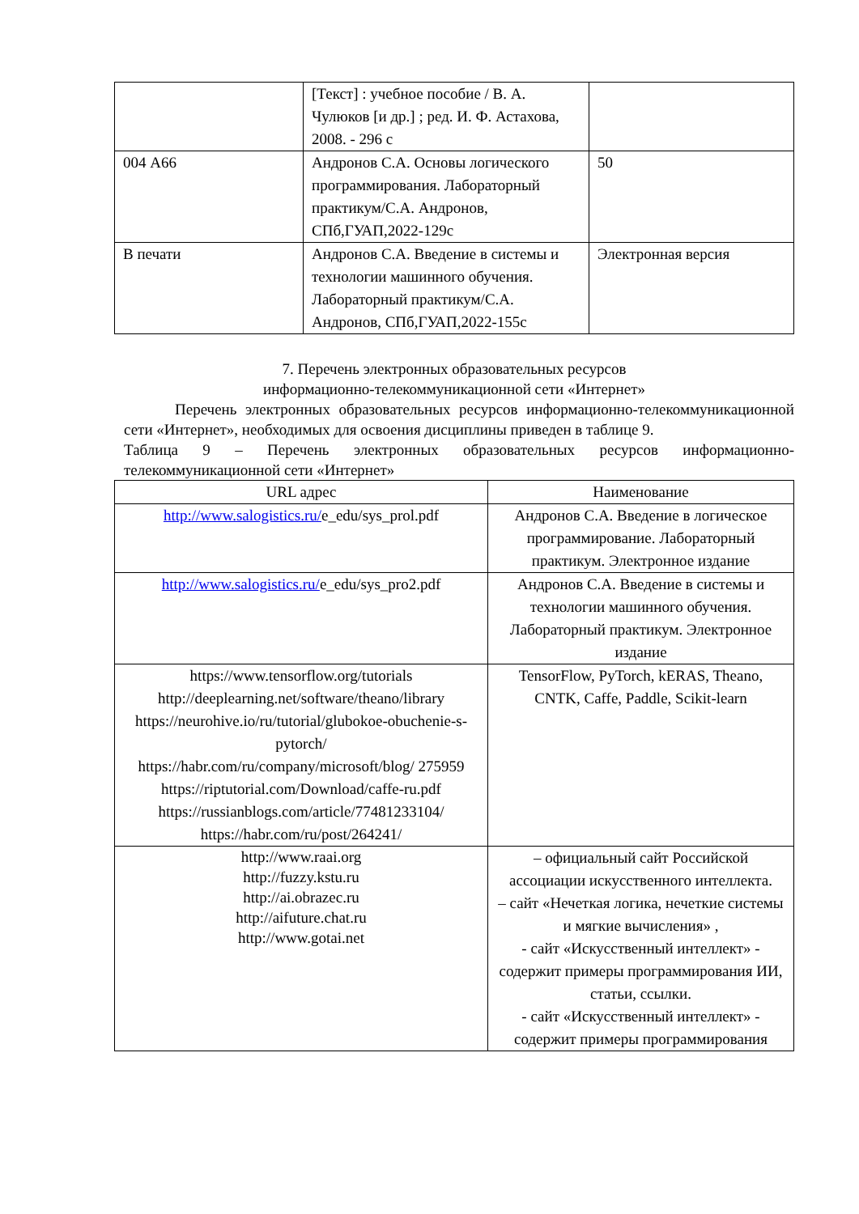| | [Текст] : учебное пособие / В. А. Чулюков [и др.] ; ред. И. Ф. Астахова, 2008. - 296 с | |
| 004 А66 | Андронов С.А. Основы логического программирования. Лабораторный практикум/С.А. Андронов, СПб,ГУАП,2022-129с | 50 |
| В печати | Андронов С.А. Введение в системы и технологии машинного обучения. Лабораторный практикум/С.А. Андронов, СПб,ГУАП,2022-155с | Электронная версия |
7. Перечень электронных образовательных ресурсов
информационно-телекоммуникационной сети «Интернет»
Перечень электронных образовательных ресурсов информационно-телекоммуникационной сети «Интернет», необходимых для освоения дисциплины приведен в таблице 9.
Таблица 9 – Перечень электронных образовательных ресурсов информационно-телекоммуникационной сети «Интернет»
| URL адрес | Наименование |
| --- | --- |
| http://www.salogistics.ru/ e_edu/sys_prol.pdf | Андронов С.А. Введение в логическое программирование. Лабораторный практикум. Электронное издание |
| http://www.salogistics.ru/ e_edu/sys_pro2.pdf | Андронов С.А. Введение в системы и технологии машинного обучения. Лабораторный практикум. Электронное издание |
| https://www.tensorflow.org/tutorials http://deeplearning.net/software/theano/library https://neurohive.io/ru/tutorial/glubokoe-obuchenie-s-pytorch/ https://habr.com/ru/company/microsoft/blog/ 275959 https://riptutorial.com/Download/caffe-ru.pdf https://russianblogs.com/article/77481233104/ https://habr.com/ru/post/264241/ | TensorFlow, PyTorch, kERAS, Theano, CNTK, Caffe, Paddle, Scikit-learn |
| http://www.raai.org http://fuzzy.kstu.ru http://ai.obrazec.ru http://aifuture.chat.ru http://www.gotai.net | – официальный сайт Российской ассоциации искусственного интеллекта. – сайт «Нечеткая логика, нечеткие системы и мягкие вычисления» , - сайт «Искусственный интеллект» - содержит примеры программирования ИИ, статьи, ссылки. - сайт «Искусственный интеллект» - содержит примеры программирования |